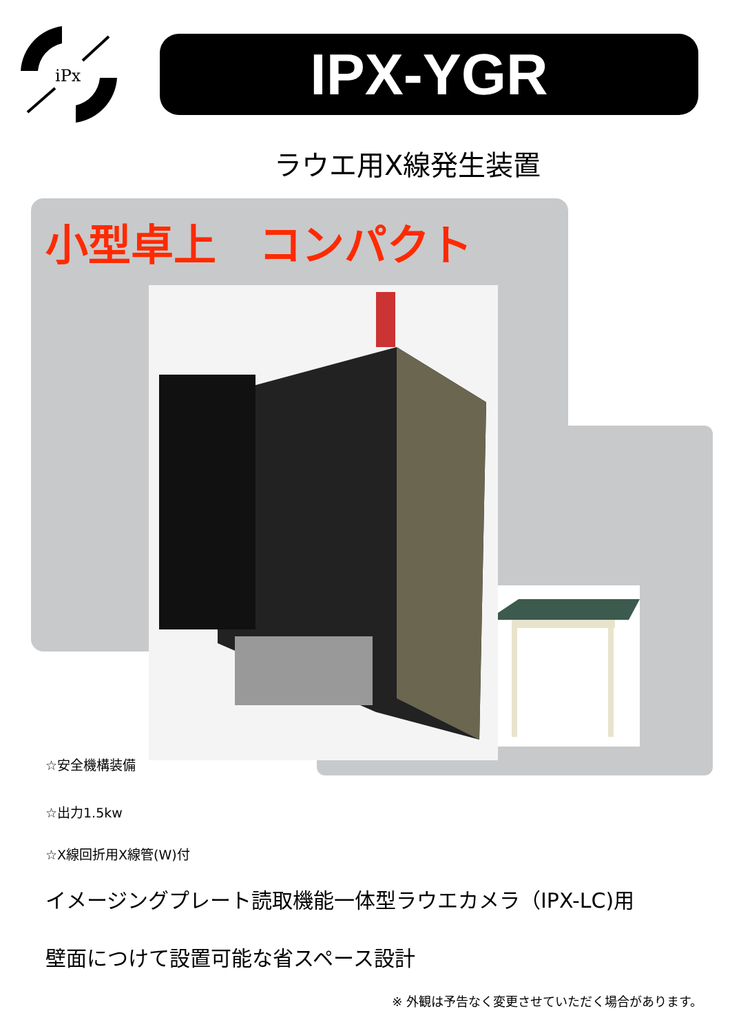iPx
IPX-YGR
ラウエ用X線発生装置
小型卓上　コンパクト
☆安全機構装備
☆出力1.5kw
☆X線回折用X線管(W)付
イメージングプレート読取機能一体型ラウエカメラ（IPX-LC)用
壁面につけて設置可能な省スペース設計
※ 外観は予告なく変更させていただく場合があります。